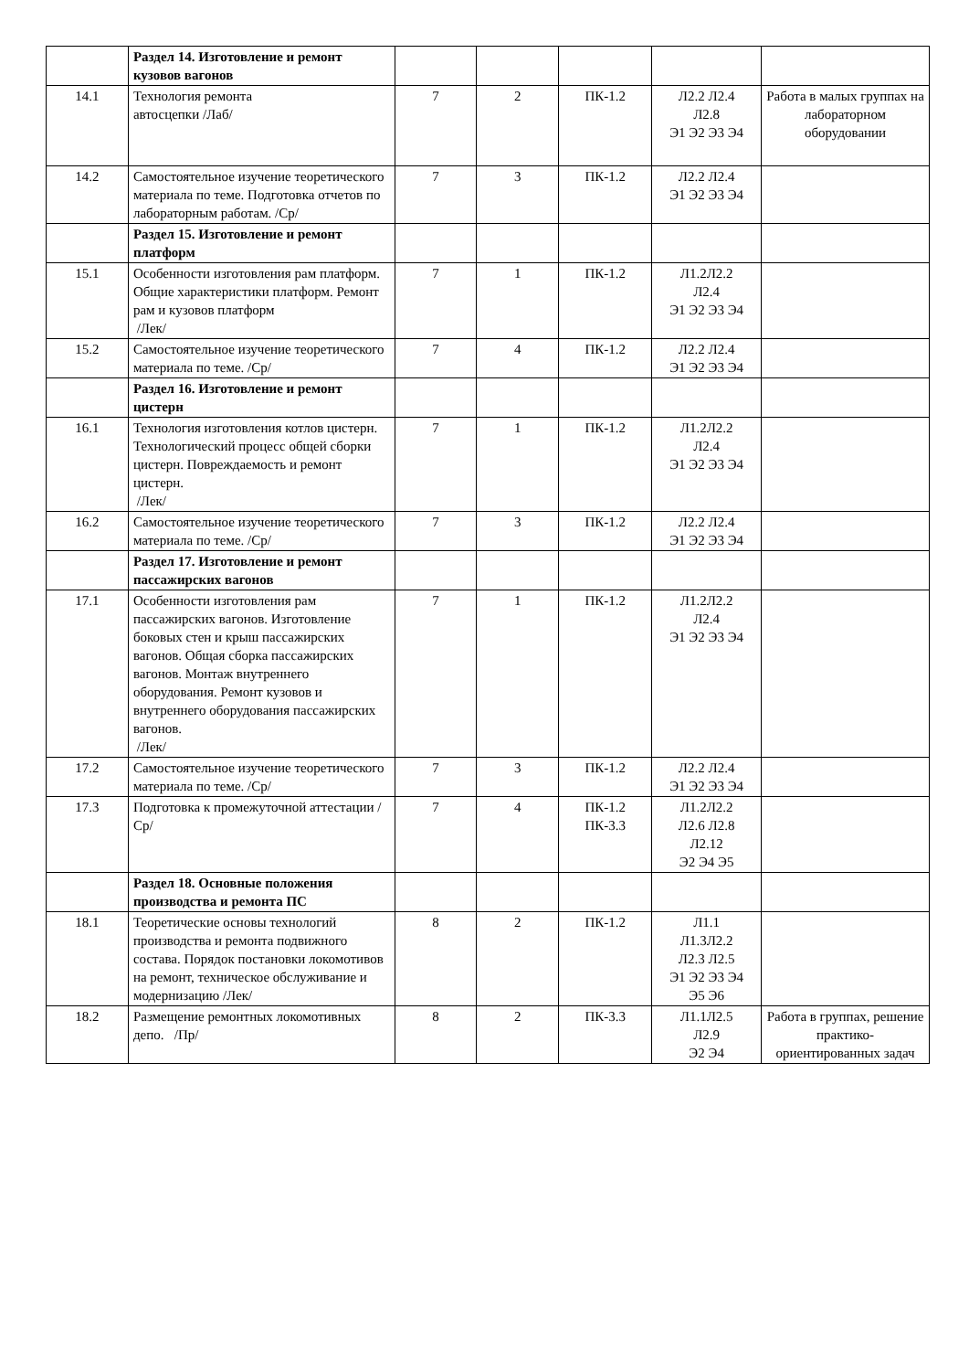| | Раздел 14. Изготовление и ремонт кузовов вагонов | | | | | |
| 14.1 | Технология ремонта автосцепки /Лаб/ | 7 | 2 | ПК-1.2 | Л2.2 Л2.4 Л2.8 Э1 Э2 Э3 Э4 | Работа в малых группах на лабораторном оборудовании |
| 14.2 | Самостоятельное изучение теоретического материала по теме. Подготовка отчетов по лабораторным работам. /Ср/ | 7 | 3 | ПК-1.2 | Л2.2 Л2.4 Э1 Э2 Э3 Э4 | |
| | Раздел 15. Изготовление и ремонт платформ | | | | | |
| 15.1 | Особенности изготовления рам платформ. Общие характеристики платформ. Ремонт рам и кузовов платформ /Лек/ | 7 | 1 | ПК-1.2 | Л1.2Л2.2 Л2.4 Э1 Э2 Э3 Э4 | |
| 15.2 | Самостоятельное изучение теоретического материала по теме. /Ср/ | 7 | 4 | ПК-1.2 | Л2.2 Л2.4 Э1 Э2 Э3 Э4 | |
| | Раздел 16. Изготовление и ремонт цистерн | | | | | |
| 16.1 | Технология изготовления котлов цистерн. Технологический процесс общей сборки цистерн. Повреждаемость и ремонт цистерн. /Лек/ | 7 | 1 | ПК-1.2 | Л1.2Л2.2 Л2.4 Э1 Э2 Э3 Э4 | |
| 16.2 | Самостоятельное изучение теоретического материала по теме. /Ср/ | 7 | 3 | ПК-1.2 | Л2.2 Л2.4 Э1 Э2 Э3 Э4 | |
| | Раздел 17. Изготовление и ремонт пассажирских вагонов | | | | | |
| 17.1 | Особенности изготовления рам пассажирских вагонов. Изготовление боковых стен и крыш пассажирских вагонов. Общая сборка пассажирских вагонов. Монтаж внутреннего оборудования. Ремонт кузовов и внутреннего оборудования пассажирских вагонов. /Лек/ | 7 | 1 | ПК-1.2 | Л1.2Л2.2 Л2.4 Э1 Э2 Э3 Э4 | |
| 17.2 | Самостоятельное изучение теоретического материала по теме. /Ср/ | 7 | 3 | ПК-1.2 | Л2.2 Л2.4 Э1 Э2 Э3 Э4 | |
| 17.3 | Подготовка к промежуточной аттестации /Ср/ | 7 | 4 | ПК-1.2 ПК-3.3 | Л1.2Л2.2 Л2.6 Л2.8 Л2.12 Э2 Э4 Э5 | |
| | Раздел 18. Основные положения производства и ремонта ПС | | | | | |
| 18.1 | Теоретические основы технологий производства и ремонта подвижного состава. Порядок постановки локомотивов на ремонт, техническое обслуживание и модернизацию /Лек/ | 8 | 2 | ПК-1.2 | Л1.1 Л1.3Л2.2 Л2.3 Л2.5 Э1 Э2 Э3 Э4 Э5 Э6 | |
| 18.2 | Размещение ремонтных локомотивных депо. /Пр/ | 8 | 2 | ПК-3.3 | Л1.1Л2.5 Л2.9 Э2 Э4 | Работа в группах, решение практико-ориентированных задач |